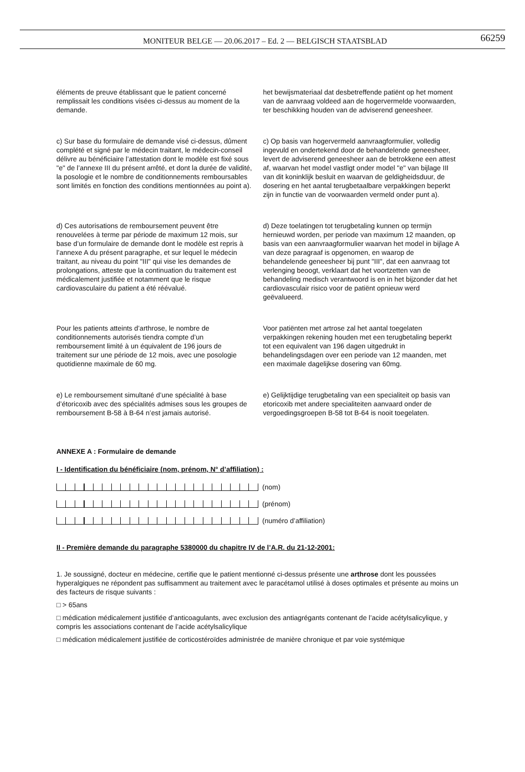MONITEUR BELGE — 20.06.2017 – Ed. 2 — BELGISCH STAATSBLAD 66259
éléments de preuve établissant que le patient concerné remplissait les conditions visées ci-dessus au moment de la demande.
het bewijsmateriaal dat desbetreffende patiënt op het moment van de aanvraag voldeed aan de hogervermelde voorwaarden, ter beschikking houden van de adviserend geneesheer.
c) Sur base du formulaire de demande visé ci-dessus, dûment complété et signé par le médecin traitant, le médecin-conseil délivre au bénéficiaire l’attestation dont le modèle est fixé sous "e" de l’annexe III du présent arrêté, et dont la durée de validité, la posologie et le nombre de conditionnements remboursables sont limités en fonction des conditions mentionnées au point a).
c) Op basis van hogervermeld aanvraagformulier, volledig ingevuld en ondertekend door de behandelende geneesheer, levert de adviserend geneesheer aan de betrokkene een attest af, waarvan het model vastligt onder model "e" van bijlage III van dit koninklijk besluit en waarvan de geldigheidsduur, de dosering en het aantal terugbetaalbare verpakkingen beperkt zijn in functie van de voorwaarden vermeld onder punt a).
d) Ces autorisations de remboursement peuvent être renouvelées à terme par période de maximum 12 mois, sur base d’un formulaire de demande dont le modèle est repris à l’annexe A du présent paragraphe, et sur lequel le médecin traitant, au niveau du point "III" qui vise les demandes de prolongations, atteste que la continuation du traitement est médicalement justifiée et notamment que le risque cardiovasculaire du patient a été réévalué.
d) Deze toelatingen tot terugbetaling kunnen op termijn hernieuwd worden, per periode van maximum 12 maanden, op basis van een aanvraagformulier waarvan het model in bijlage A van deze paragraaf is opgenomen, en waarop de behandelende geneesheer bij punt "III", dat een aanvraag tot verlenging beoogt, verklaart dat het voortzetten van de behandeling medisch verantwoord is en in het bijzonder dat het cardiovasculair risico voor de patiënt opnieuw werd geëvalueerd.
Pour les patients atteints d’arthrose, le nombre de conditionnements autorisés tiendra compte d’un remboursement limité à un équivalent de 196 jours de traitement sur une période de 12 mois, avec une posologie quotidienne maximale de 60 mg.
Voor patiënten met artrose zal het aantal toegelaten verpakkingen rekening houden met een terugbetaling beperkt tot een equivalent van 196 dagen uitgedrukt in behandelingsdagen over een periode van 12 maanden, met een maximale dagelijkse dosering van 60mg.
e) Le remboursement simultané d’une spécialité à base d’étoricoxib avec des spécialités admises sous les groupes de remboursement B-58 à B-64 n’est jamais autorisé.
e) Gelijktijdige terugbetaling van een specialiteit op basis van etoricoxib met andere specialiteiten aanvaard onder de vergoedingsgroepen B-58 tot B-64 is nooit toegelaten.
ANNEXE A : Formulaire de demande
I - Identification du bénéficiaire (nom, prénom, N° d’affiliation) :
(nom)
(prénom)
(numéro d’affiliation)
II - Première demande du paragraphe 5380000 du chapitre IV de l’A.R. du 21-12-2001:
1. Je soussigné, docteur en médecine, certifie que le patient mentionné ci-dessus présente une arthrose dont les poussées hyperalgiques ne répondent pas suffisamment au traitement avec le paracétamol utilisé à doses optimales et présente au moins un des facteurs de risque suivants :
□ > 65ans
□ médication médicalement justifiée d’anticoagulants, avec exclusion des antiagrégants contenant de l’acide acétylsalicylique, y compris les associations contenant de l’acide acétylsalicylique
□ médication médicalement justifiée de corticostéroïdes administrée de manière chronique et par voie systémique